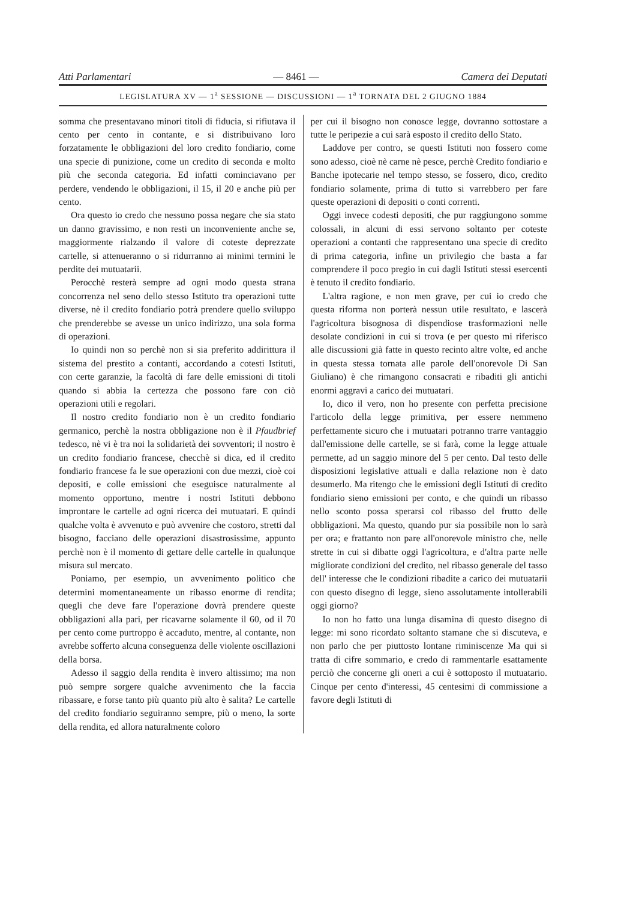Atti Parlamentari — 8461 — Camera dei Deputati
LEGISLATURA XV — 1<sup>a</sup> SESSIONE — DISCUSSIONI — 1<sup>a</sup> TORNATA DEL 2 GIUGNO 1884
somma che presentavano minori titoli di fiducia, si rifiutava il cento per cento in contante, e si distribuivano loro forzatamente le obbligazioni del loro credito fondiario, come una specie di punizione, come un credito di seconda e molto più che seconda categoria. Ed infatti cominciavano per perdere, vendendo le obbligazioni, il 15, il 20 e anche più per cento.
Ora questo io credo che nessuno possa negare che sia stato un danno gravissimo, e non resti un inconveniente anche se, maggiormente rialzando il valore di coteste deprezzate cartelle, si attenueranno o si ridurranno ai minimi termini le perdite dei mutuatarii.
Perocchè resterà sempre ad ogni modo questa strana concorrenza nel seno dello stesso Istituto tra operazioni tutte diverse, nè il credito fondiario potrà prendere quello sviluppo che prenderebbe se avesse un unico indirizzo, una sola forma di operazioni.
Io quindi non so perchè non si sia preferito addirittura il sistema del prestito a contanti, accordando a cotesti Istituti, con certe garanzie, la facoltà di fare delle emissioni di titoli quando si abbia la certezza che possono fare con ciò operazioni utili e regolari.
Il nostro credito fondiario non è un credito fondiario germanico, perchè la nostra obbligazione non è il Pfaudbrief tedesco, nè vi è tra noi la solidarietà dei sovventori; il nostro è un credito fondiario francese, checchè si dica, ed il credito fondiario francese fa le sue operazioni con due mezzi, cioè coi depositi, e colle emissioni che eseguisce naturalmente al momento opportuno, mentre i nostri Istituti debbono improntare le cartelle ad ogni ricerca dei mutuatari. E quindi qualche volta è avvenuto e può avvenire che costoro, stretti dal bisogno, facciano delle operazioni disastrosissime, appunto perchè non è il momento di gettare delle cartelle in qualunque misura sul mercato.
Poniamo, per esempio, un avvenimento politico che determini momentaneamente un ribasso enorme di rendita; quegli che deve fare l'operazione dovrà prendere queste obbligazioni alla pari, per ricavarne solamente il 60, od il 70 per cento come purtroppo è accaduto, mentre, al contante, non avrebbe sofferto alcuna conseguenza delle violente oscillazioni della borsa.
Adesso il saggio della rendita è invero altissimo; ma non può sempre sorgere qualche avvenimento che la faccia ribassare, e forse tanto più quanto più alto è salita? Le cartelle del credito fondiario seguiranno sempre, più o meno, la sorte della rendita, ed allora naturalmente coloro
per cui il bisogno non conosce legge, dovranno sottostare a tutte le peripezie a cui sarà esposto il credito dello Stato.
Laddove per contro, se questi Istituti non fossero come sono adesso, cioè nè carne nè pesce, perchè Credito fondiario e Banche ipotecarie nel tempo stesso, se fossero, dico, credito fondiario solamente, prima di tutto si varrebbero per fare queste operazioni di depositi o conti correnti.
Oggi invece codesti depositi, che pur raggiungono somme colossali, in alcuni di essi servono soltanto per coteste operazioni a contanti che rappresentano una specie di credito di prima categoria, infine un privilegio che basta a far comprendere il poco pregio in cui dagli Istituti stessi esercenti è tenuto il credito fondiario.
L'altra ragione, e non men grave, per cui io credo che questa riforma non porterà nessun utile resultato, e lascerà l'agricoltura bisognosa di dispendiose trasformazioni nelle desolate condizioni in cui si trova (e per questo mi riferisco alle discussioni già fatte in questo recinto altre volte, ed anche in questa stessa tornata alle parole dell'onorevole Di San Giuliano) è che rimangono consacrati e ribaditi gli antichi enormi aggravi a carico dei mutuatari.
Io, dico il vero, non ho presente con perfetta precisione l'articolo della legge primitiva, per essere nemmeno perfettamente sicuro che i mutuatari potranno trarre vantaggio dall'emissione delle cartelle, se si farà, come la legge attuale permette, ad un saggio minore del 5 per cento. Dal testo delle disposizioni legislative attuali e dalla relazione non è dato desumerlo. Ma ritengo che le emissioni degli Istituti di credito fondiario sieno emissioni per conto, e che quindi un ribasso nello sconto possa sperarsi col ribasso del frutto delle obbligazioni. Ma questo, quando pur sia possibile non lo sarà per ora; e frattanto non pare all'onorevole ministro che, nelle strette in cui si dibatte oggi l'agricoltura, e d'altra parte nelle migliorate condizioni del credito, nel ribasso generale del tasso dell' interesse che le condizioni ribadite a carico dei mutuatarii con questo disegno di legge, sieno assolutamente intollerabili oggi giorno?
Io non ho fatto una lunga disamina di questo disegno di legge: mi sono ricordato soltanto stamane che si discuteva, e non parlo che per piuttosto lontane riminiscenze Ma qui si tratta di cifre sommario, e credo di rammentarle esattamente perciò che concerne gli oneri a cui è sottoposto il mutuatario. Cinque per cento d'interessi, 45 centesimi di commissione a favore degli Istituti di